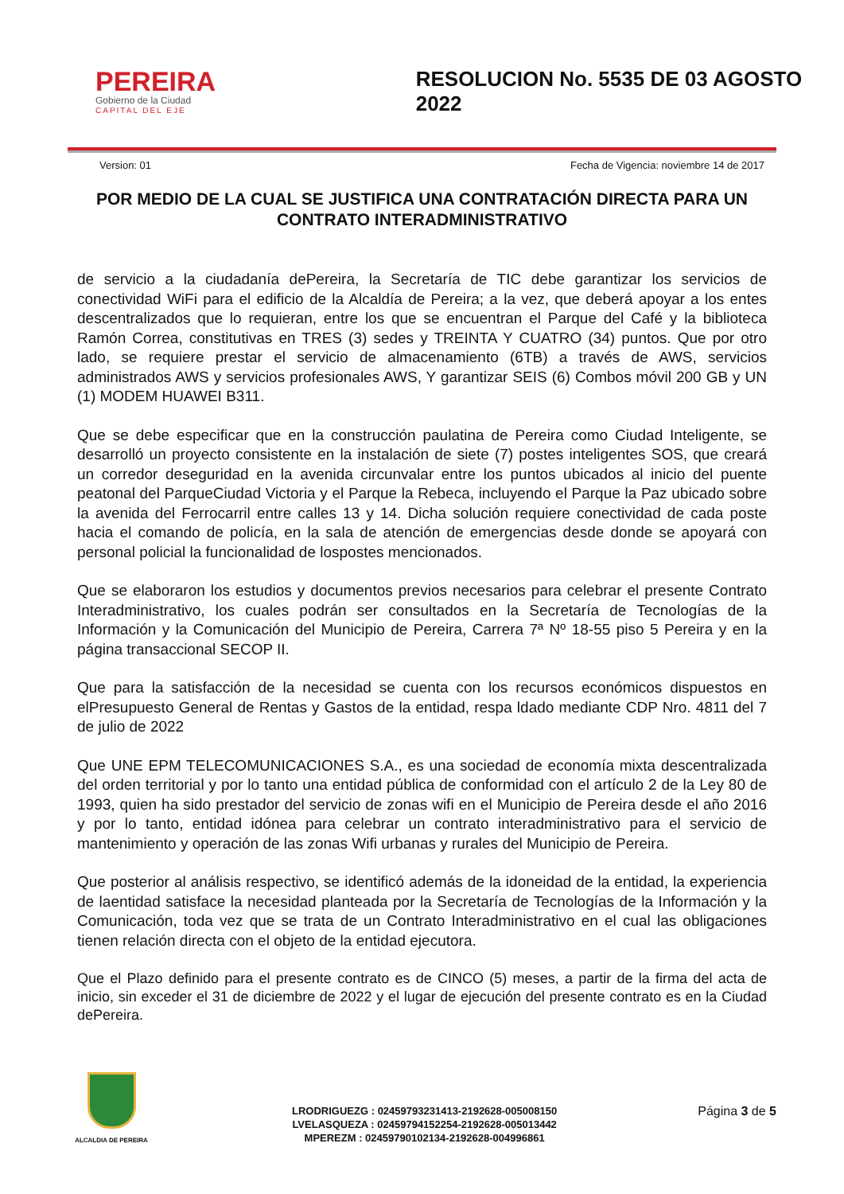PEREIRA
Gobierno de la Ciudad
CAPITAL DEL EJE
RESOLUCION No. 5535 DE 03 AGOSTO 2022
Version: 01 Fecha de Vigencia: noviembre 14 de 2017
POR MEDIO DE LA CUAL SE JUSTIFICA UNA CONTRATACIÓN DIRECTA PARA UN CONTRATO INTERADMINISTRATIVO
de servicio a la ciudadanía dePereira, la Secretaría de TIC debe garantizar los servicios de conectividad WiFi para el edificio de la Alcaldía de Pereira; a la vez, que deberá apoyar a los entes descentralizados que lo requieran, entre los que se encuentran el Parque del Café y la biblioteca Ramón Correa, constitutivas en TRES (3) sedes y TREINTA Y CUATRO (34) puntos. Que por otro lado, se requiere prestar el servicio de almacenamiento (6TB) a través de AWS, servicios administrados AWS y servicios profesionales AWS, Y garantizar SEIS (6) Combos móvil 200 GB y UN (1) MODEM HUAWEI B311.
Que se debe especificar que en la construcción paulatina de Pereira como Ciudad Inteligente, se desarrolló un proyecto consistente en la instalación de siete (7) postes inteligentes SOS, que creará un corredor deseguridad en la avenida circunvalar entre los puntos ubicados al inicio del puente peatonal del ParqueCiudad Victoria y el Parque la Rebeca, incluyendo el Parque la Paz ubicado sobre la avenida del Ferrocarril entre calles 13 y 14. Dicha solución requiere conectividad de cada poste hacia el comando de policía, en la sala de atención de emergencias desde donde se apoyará con personal policial la funcionalidad de lospostes mencionados.
Que se elaboraron los estudios y documentos previos necesarios para celebrar el presente Contrato Interadministrativo, los cuales podrán ser consultados en la Secretaría de Tecnologías de la Información y la Comunicación del Municipio de Pereira, Carrera 7ª Nº 18-55 piso 5 Pereira y en la página transaccional SECOP II.
Que para la satisfacción de la necesidad se cuenta con los recursos económicos dispuestos en elPresupuesto General de Rentas y Gastos de la entidad, respa ldado mediante CDP Nro. 4811 del 7 de julio de 2022
Que UNE EPM TELECOMUNICACIONES S.A., es una sociedad de economía mixta descentralizada del orden territorial y por lo tanto una entidad pública de conformidad con el artículo 2 de la Ley 80 de 1993, quien ha sido prestador del servicio de zonas wifi en el Municipio de Pereira desde el año 2016 y por lo tanto, entidad idónea para celebrar un contrato interadministrativo para el servicio de mantenimiento y operación de las zonas Wifi urbanas y rurales del Municipio de Pereira.
Que posterior al análisis respectivo, se identificó además de la idoneidad de la entidad, la experiencia de laentidad satisface la necesidad planteada por la Secretaría de Tecnologías de la Información y la Comunicación, toda vez que se trata de un Contrato Interadministrativo en el cual las obligaciones tienen relación directa con el objeto de la entidad ejecutora.
Que el Plazo definido para el presente contrato es de CINCO (5) meses, a partir de la firma del acta de inicio, sin exceder el 31 de diciembre de 2022 y el lugar de ejecución del presente contrato es en la Ciudad dePereira.
ALCALDIA DE PEREIRA
LRODRIGUEZG : 02459793231413-2192628-005008150
LVELASQUEZA : 02459794152254-2192628-005013442
MPEREZM : 02459790102134-2192628-004996861
Página 3 de 5